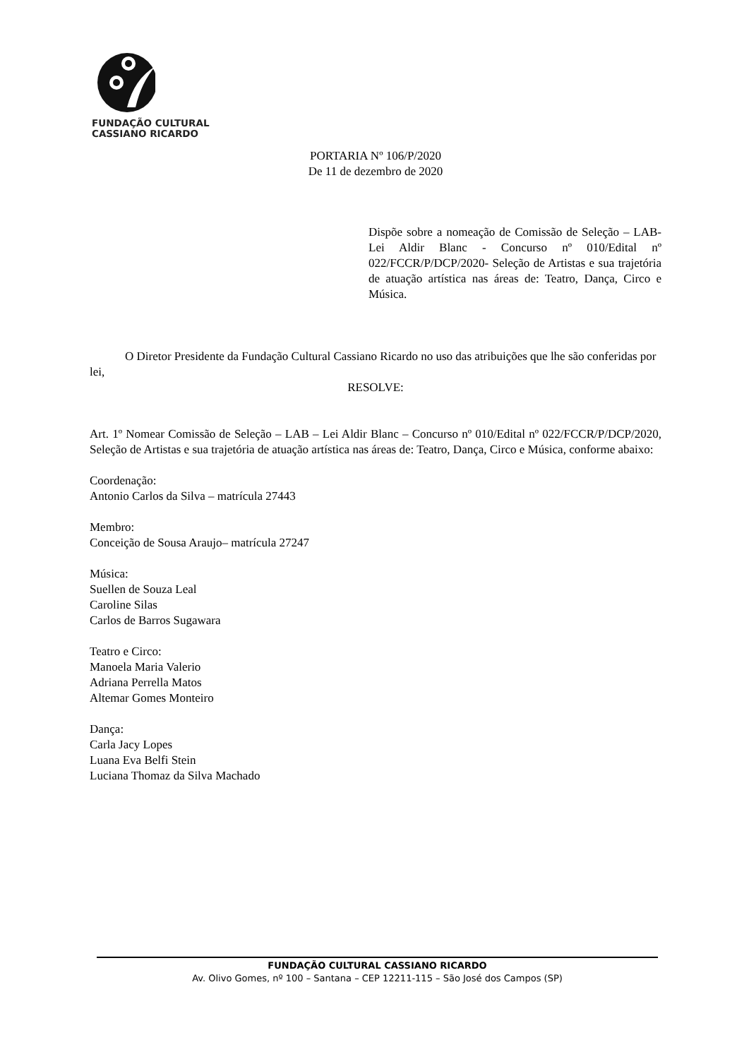FUNDAÇÃO CULTURAL
CASSIANO RICARDO
PORTARIA Nº 106/P/2020
De 11 de dezembro de 2020
Dispõe sobre a nomeação de Comissão de Seleção – LAB-Lei Aldir Blanc - Concurso nº 010/Edital nº 022/FCCR/P/DCP/2020- Seleção de Artistas e sua trajetória de atuação artística nas áreas de: Teatro, Dança, Circo e Música.
O Diretor Presidente da Fundação Cultural Cassiano Ricardo no uso das atribuições que lhe são conferidas por lei,
RESOLVE:
Art. 1º Nomear Comissão de Seleção – LAB – Lei Aldir Blanc – Concurso nº 010/Edital nº 022/FCCR/P/DCP/2020, Seleção de Artistas e sua trajetória de atuação artística nas áreas de: Teatro, Dança, Circo e Música, conforme abaixo:
Coordenação:
Antonio Carlos da Silva – matrícula 27443
Membro:
Conceição de Sousa Araujo– matrícula 27247
Música:
Suellen de Souza Leal
Caroline Silas
Carlos de Barros Sugawara
Teatro e Circo:
Manoela Maria Valerio
Adriana Perrella Matos
Altemar Gomes Monteiro
Dança:
Carla Jacy Lopes
Luana Eva Belfi Stein
Luciana Thomaz da Silva Machado
FUNDAÇÃO CULTURAL CASSIANO RICARDO
Av. Olivo Gomes, nº 100 – Santana – CEP 12211-115 – São José dos Campos (SP)